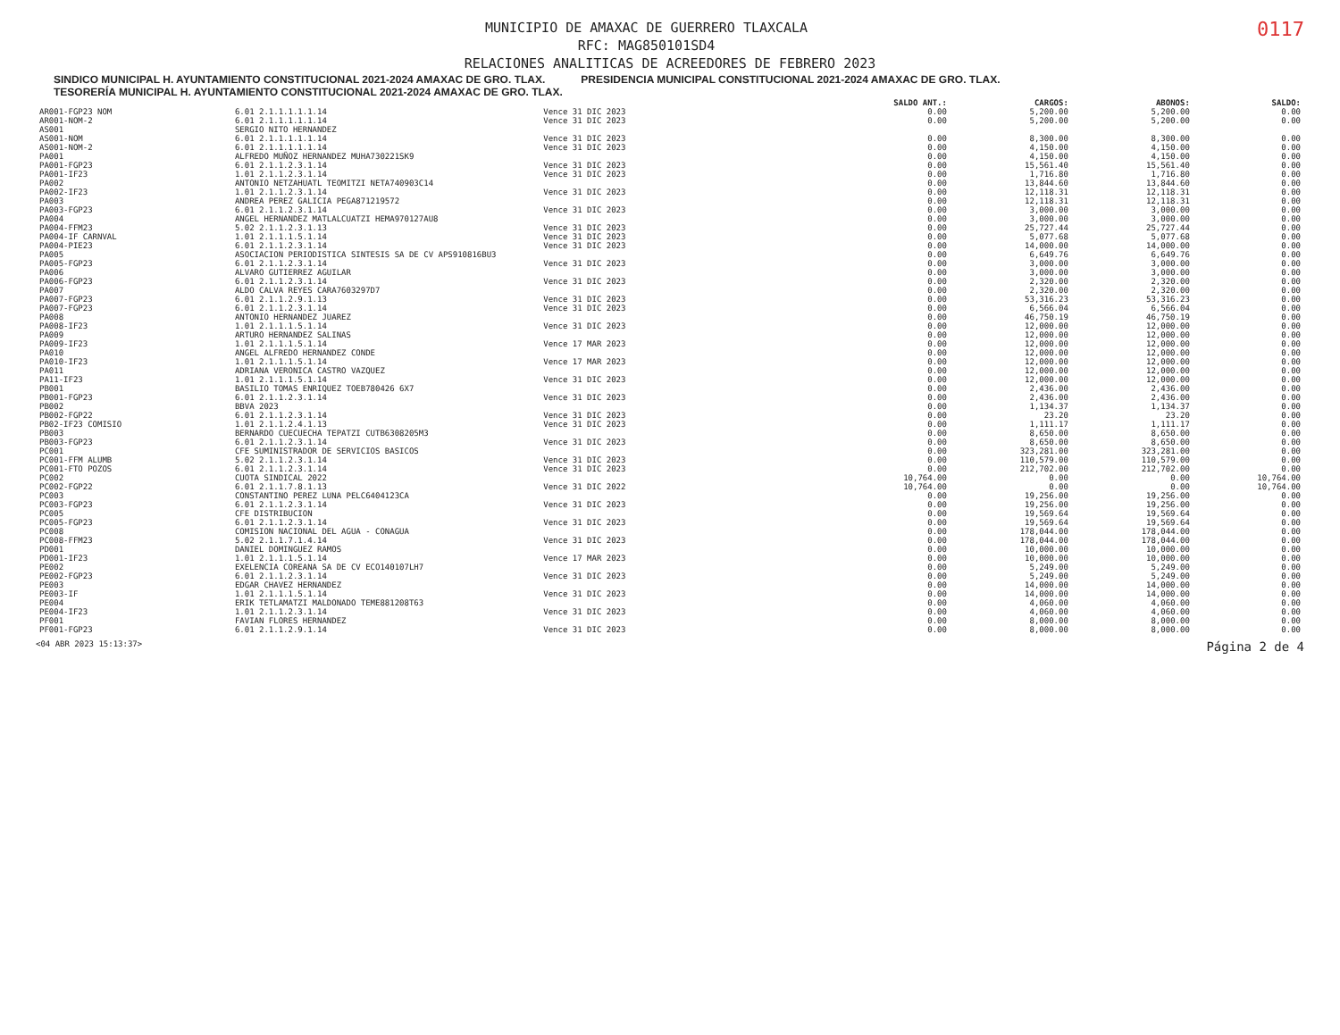0117
MUNICIPIO DE AMAXAC DE GUERRERO TLAXCALA
RFC: MAG850101SD4
RELACIONES ANALITICAS DE ACREEDORES DE FEBRERO 2023
SINDICO MUNICIPAL H. AYUNTAMIENTO CONSTITUCIONAL 2021-2024 AMAXAC DE GRO. TLAX. PRESIDENCIA MUNICIPAL CONSTITUCIONAL 2021-2024 AMAXAC DE GRO. TLAX. TESORERÍA MUNICIPAL H. AYUNTAMIENTO CONSTITUCIONAL 2021-2024 AMAXAC DE GRO. TLAX.
| | | | SALDO ANT.: | CARGOS: | ABONOS: | SALDO: |
| --- | --- | --- | --- | --- | --- | --- |
| AR001-FGP23 NOM | 6.01 2.1.1.1.1.1.14 | Vence 31 DIC 2023 | 0.00 | 5,200.00 | 5,200.00 | 0.00 |
| AR001-NOM-2 | 6.01 2.1.1.1.1.1.14 | Vence 31 DIC 2023 | 0.00 | 5,200.00 | 5,200.00 | 0.00 |
| AS001 | SERGIO NITO HERNANDEZ | | | | | |
| AS001-NOM | 6.01 2.1.1.1.1.1.14 | Vence 31 DIC 2023 | 0.00 | 8,300.00 | 8,300.00 | 0.00 |
| AS001-NOM-2 | 6.01 2.1.1.1.1.1.14 | Vence 31 DIC 2023 | 0.00 | 4,150.00 | 4,150.00 | 0.00 |
| PA001 | ALFREDO MUÑOZ HERNANDEZ MUHA730221SK9 | | 0.00 | 4,150.00 | 4,150.00 | 0.00 |
| PA001-FGP23 | 6.01 2.1.1.2.3.1.14 | Vence 31 DIC 2023 | 0.00 | 15,561.40 | 15,561.40 | 0.00 |
| PA001-IF23 | 1.01 2.1.1.2.3.1.14 | Vence 31 DIC 2023 | 0.00 | 1,716.80 | 1,716.80 | 0.00 |
| PA002 | ANTONIO NETZAHUATL TEOMITZI NETA740903C14 | | 0.00 | 13,844.60 | 13,844.60 | 0.00 |
| PA002-IF23 | 1.01 2.1.1.2.3.1.14 | Vence 31 DIC 2023 | 0.00 | 12,118.31 | 12,118.31 | 0.00 |
| PA003 | ANDREA PEREZ GALICIA PEGA871219572 | | 0.00 | 12,118.31 | 12,118.31 | 0.00 |
| PA003-FGP23 | 6.01 2.1.1.2.3.1.14 | Vence 31 DIC 2023 | 0.00 | 3,000.00 | 3,000.00 | 0.00 |
| PA004 | ANGEL HERNANDEZ MATLALCUATZI HEMA970127AU8 | | 0.00 | 3,000.00 | 3,000.00 | 0.00 |
| PA004-FFM23 | 5.02 2.1.1.2.3.1.13 | Vence 31 DIC 2023 | 0.00 | 25,727.44 | 25,727.44 | 0.00 |
| PA004-IF CARNVAL | 1.01 2.1.1.1.5.1.14 | Vence 31 DIC 2023 | 0.00 | 5,077.68 | 5,077.68 | 0.00 |
| PA004-PIE23 | 6.01 2.1.1.2.3.1.14 | Vence 31 DIC 2023 | 0.00 | 14,000.00 | 14,000.00 | 0.00 |
| PA005 | ASOCIACION PERIODISTICA SINTESIS SA DE CV APS910816BU3 | | 0.00 | 6,649.76 | 6,649.76 | 0.00 |
| PA005-FGP23 | 6.01 2.1.1.2.3.1.14 | Vence 31 DIC 2023 | 0.00 | 3,000.00 | 3,000.00 | 0.00 |
| PA006 | ALVARO GUTIERREZ AGUILAR | | 0.00 | 3,000.00 | 3,000.00 | 0.00 |
| PA006-FGP23 | 6.01 2.1.1.2.3.1.14 | Vence 31 DIC 2023 | 0.00 | 2,320.00 | 2,320.00 | 0.00 |
| PA007 | ALDO CALVA REYES CARA7603297D7 | | 0.00 | 2,320.00 | 2,320.00 | 0.00 |
| PA007-FGP23 | 6.01 2.1.1.2.9.1.13 | Vence 31 DIC 2023 | 0.00 | 53,316.23 | 53,316.23 | 0.00 |
| PA007-FGP23 | 6.01 2.1.1.2.3.1.14 | Vence 31 DIC 2023 | 0.00 | 6,566.04 | 6,566.04 | 0.00 |
| PA008 | ANTONIO HERNANDEZ JUAREZ | | 0.00 | 46,750.19 | 46,750.19 | 0.00 |
| PA008-IF23 | 1.01 2.1.1.1.5.1.14 | Vence 31 DIC 2023 | 0.00 | 12,000.00 | 12,000.00 | 0.00 |
| PA009 | ARTURO HERNANDEZ SALINAS | | 0.00 | 12,000.00 | 12,000.00 | 0.00 |
| PA009-IF23 | 1.01 2.1.1.1.5.1.14 | Vence 17 MAR 2023 | 0.00 | 12,000.00 | 12,000.00 | 0.00 |
| PA010 | ANGEL ALFREDO HERNANDEZ CONDE | | 0.00 | 12,000.00 | 12,000.00 | 0.00 |
| PA010-IF23 | 1.01 2.1.1.1.5.1.14 | Vence 17 MAR 2023 | 0.00 | 12,000.00 | 12,000.00 | 0.00 |
| PA011 | ADRIANA VERONICA CASTRO VAZQUEZ | | 0.00 | 12,000.00 | 12,000.00 | 0.00 |
| PA11-IF23 | 1.01 2.1.1.1.5.1.14 | Vence 31 DIC 2023 | 0.00 | 12,000.00 | 12,000.00 | 0.00 |
| PB001 | BASILIO TOMAS ENRIQUEZ TOEB780426 6X7 | | 0.00 | 2,436.00 | 2,436.00 | 0.00 |
| PB001-FGP23 | 6.01 2.1.1.2.3.1.14 | Vence 31 DIC 2023 | 0.00 | 2,436.00 | 2,436.00 | 0.00 |
| PB002 | BBVA 2023 | | 0.00 | 1,134.37 | 1,134.37 | 0.00 |
| PB002-FGP22 | 6.01 2.1.1.2.3.1.14 | Vence 31 DIC 2023 | 0.00 | 23.20 | 23.20 | 0.00 |
| PB02-IF23 COMISIO | 1.01 2.1.1.2.4.1.13 | Vence 31 DIC 2023 | 0.00 | 1,111.17 | 1,111.17 | 0.00 |
| PB003 | BERNARDO CUECUECHA TEPATZI CUTB6308205M3 | | 0.00 | 8,650.00 | 8,650.00 | 0.00 |
| PB003-FGP23 | 6.01 2.1.1.2.3.1.14 | Vence 31 DIC 2023 | 0.00 | 8,650.00 | 8,650.00 | 0.00 |
| PC001 | CFE SUMINISTRADOR DE SERVICIOS BASICOS | | 0.00 | 323,281.00 | 323,281.00 | 0.00 |
| PC001-FFM ALUMB | 5.02 2.1.1.2.3.1.14 | Vence 31 DIC 2023 | 0.00 | 110,579.00 | 110,579.00 | 0.00 |
| PC001-FTO POZOS | 6.01 2.1.1.2.3.1.14 | Vence 31 DIC 2023 | 0.00 | 212,702.00 | 212,702.00 | 0.00 |
| PC002 | CUOTA SINDICAL 2022 | | 10,764.00 | 0.00 | 0.00 | 10,764.00 |
| PC002-FGP22 | 6.01 2.1.1.7.8.1.13 | Vence 31 DIC 2022 | 10,764.00 | 0.00 | 0.00 | 10,764.00 |
| PC003 | CONSTANTINO PEREZ LUNA PELC6404123CA | | 0.00 | 19,256.00 | 19,256.00 | 0.00 |
| PC003-FGP23 | 6.01 2.1.1.2.3.1.14 | Vence 31 DIC 2023 | 0.00 | 19,256.00 | 19,256.00 | 0.00 |
| PC005 | CFE DISTRIBUCION | | 0.00 | 19,569.64 | 19,569.64 | 0.00 |
| PC005-FGP23 | 6.01 2.1.1.2.3.1.14 | Vence 31 DIC 2023 | 0.00 | 19,569.64 | 19,569.64 | 0.00 |
| PC008 | COMISION NACIONAL DEL AGUA - CONAGUA | | 0.00 | 178,044.00 | 178,044.00 | 0.00 |
| PC008-FFM23 | 5.02 2.1.1.7.1.4.14 | Vence 31 DIC 2023 | 0.00 | 178,044.00 | 178,044.00 | 0.00 |
| PD001 | DANIEL DOMINGUEZ RAMOS | | 0.00 | 10,000.00 | 10,000.00 | 0.00 |
| PD001-IF23 | 1.01 2.1.1.1.5.1.14 | Vence 17 MAR 2023 | 0.00 | 10,000.00 | 10,000.00 | 0.00 |
| PE002 | EXELENCIA COREANA SA DE CV ECO140107LH7 | | 0.00 | 5,249.00 | 5,249.00 | 0.00 |
| PE002-FGP23 | 6.01 2.1.1.2.3.1.14 | Vence 31 DIC 2023 | 0.00 | 5,249.00 | 5,249.00 | 0.00 |
| PE003 | EDGAR CHAVEZ HERNANDEZ | | 0.00 | 14,000.00 | 14,000.00 | 0.00 |
| PE003-IF | 1.01 2.1.1.1.5.1.14 | Vence 31 DIC 2023 | 0.00 | 14,000.00 | 14,000.00 | 0.00 |
| PE004 | ERIK TETLAMATZI MALDONADO TEME881208T63 | | 0.00 | 4,060.00 | 4,060.00 | 0.00 |
| PE004-IF23 | 1.01 2.1.1.2.3.1.14 | Vence 31 DIC 2023 | 0.00 | 4,060.00 | 4,060.00 | 0.00 |
| PF001 | FAVIAN FLORES HERNANDEZ | | 0.00 | 8,000.00 | 8,000.00 | 0.00 |
| PF001-FGP23 | 6.01 2.1.1.2.9.1.14 | Vence 31 DIC 2023 | 0.00 | 8,000.00 | 8,000.00 | 0.00 |
<04 ABR 2023 15:13:37> Página 2 de 4